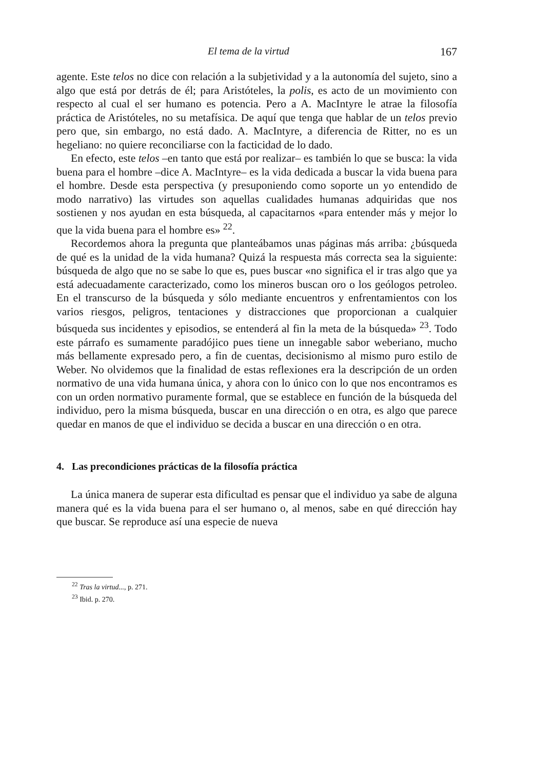El tema de la virtud 167
agente. Este telos no dice con relación a la subjetividad y a la autonomía del sujeto, sino a algo que está por detrás de él; para Aristóteles, la polis, es acto de un movimiento con respecto al cual el ser humano es potencia. Pero a A. MacIntyre le atrae la filosofía práctica de Aristóteles, no su metafísica. De aquí que tenga que hablar de un telos previo pero que, sin embargo, no está dado. A. MacIntyre, a diferencia de Ritter, no es un hegeliano: no quiere reconciliarse con la facticidad de lo dado.
En efecto, este telos –en tanto que está por realizar– es también lo que se busca: la vida buena para el hombre –dice A. MacIntyre– es la vida dedicada a buscar la vida buena para el hombre. Desde esta perspectiva (y presuponiendo como soporte un yo entendido de modo narrativo) las virtudes son aquellas cualidades humanas adquiridas que nos sostienen y nos ayudan en esta búsqueda, al capacitarnos «para entender más y mejor lo que la vida buena para el hombre es» <sup>22</sup>.
Recordemos ahora la pregunta que planteábamos unas páginas más arriba: ¿búsqueda de qué es la unidad de la vida humana? Quizá la respuesta más correcta sea la siguiente: búsqueda de algo que no se sabe lo que es, pues buscar «no significa el ir tras algo que ya está adecuadamente caracterizado, como los mineros buscan oro o los geólogos petroleo. En el transcurso de la búsqueda y sólo mediante encuentros y enfrentamientos con los varios riesgos, peligros, tentaciones y distracciones que proporcionan a cualquier búsqueda sus incidentes y episodios, se entenderá al fin la meta de la búsqueda» <sup>23</sup>. Todo este párrafo es sumamente paradójico pues tiene un innegable sabor weberiano, mucho más bellamente expresado pero, a fin de cuentas, decisionismo al mismo puro estilo de Weber. No olvidemos que la finalidad de estas reflexiones era la descripción de un orden normativo de una vida humana única, y ahora con lo único con lo que nos encontramos es con un orden normativo puramente formal, que se establece en función de la búsqueda del individuo, pero la misma búsqueda, buscar en una dirección o en otra, es algo que parece quedar en manos de que el individuo se decida a buscar en una dirección o en otra.
4. Las precondiciones prácticas de la filosofía práctica
La única manera de superar esta dificultad es pensar que el individuo ya sabe de alguna manera qué es la vida buena para el ser humano o, al menos, sabe en qué dirección hay que buscar. Se reproduce así una especie de nueva
<sup>22</sup> Tras la virtud..., p. 271.
<sup>23</sup> Ibid. p. 270.